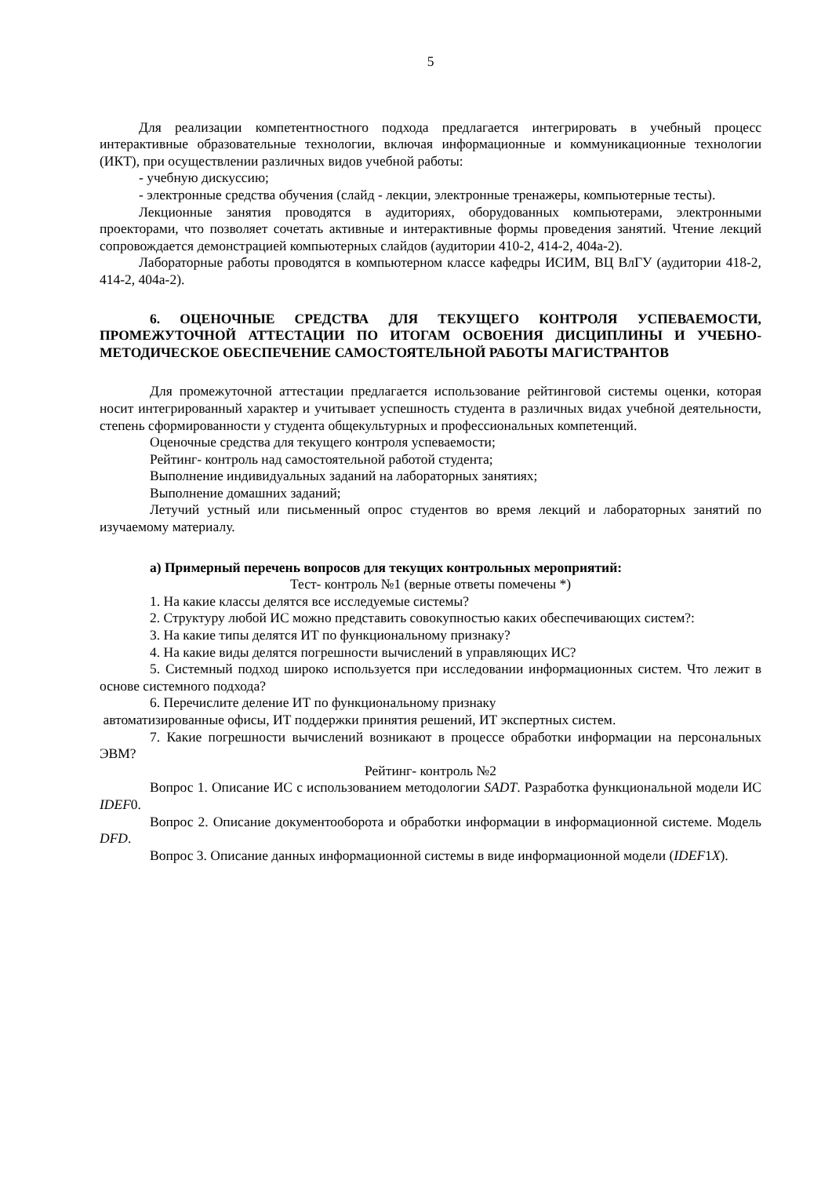5
Для реализации компетентностного подхода предлагается интегрировать в учебный процесс интерактивные образовательные технологии, включая информационные и коммуникационные технологии (ИКТ), при осуществлении различных видов учебной работы:
- учебную дискуссию;
- электронные средства обучения (слайд - лекции, электронные тренажеры, компьютерные тесты).
Лекционные занятия проводятся в аудиториях, оборудованных компьютерами, электронными проекторами, что позволяет сочетать активные и интерактивные формы проведения занятий. Чтение лекций сопровождается демонстрацией компьютерных слайдов (аудитории 410-2, 414-2, 404а-2).
Лабораторные работы проводятся в компьютерном классе кафедры ИСИМ, ВЦ ВлГУ (аудитории 418-2, 414-2, 404а-2).
6. ОЦЕНОЧНЫЕ СРЕДСТВА ДЛЯ ТЕКУЩЕГО КОНТРОЛЯ УСПЕВАЕМОСТИ, ПРОМЕЖУТОЧНОЙ АТТЕСТАЦИИ ПО ИТОГАМ ОСВОЕНИЯ ДИСЦИПЛИНЫ И УЧЕБНО-МЕТОДИЧЕСКОЕ ОБЕСПЕЧЕНИЕ САМОСТОЯТЕЛЬНОЙ РАБОТЫ МАГИСТРАНТОВ
Для промежуточной аттестации предлагается использование рейтинговой системы оценки, которая носит интегрированный характер и учитывает успешность студента в различных видах учебной деятельности, степень сформированности у студента общекультурных и профессиональных компетенций.
Оценочные средства для текущего контроля успеваемости;
Рейтинг- контроль над самостоятельной работой студента;
Выполнение индивидуальных заданий на лабораторных занятиях;
Выполнение домашних заданий;
Летучий устный или письменный опрос студентов во время лекций и лабораторных занятий по изучаемому материалу.
а) Примерный перечень вопросов для текущих контрольных мероприятий:
Тест- контроль №1 (верные ответы помечены *)
1. На какие классы делятся все исследуемые системы?
2. Структуру любой ИС можно представить совокупностью каких обеспечивающих систем?:
3. На какие типы делятся ИТ по функциональному признаку?
4. На какие виды делятся погрешности вычислений в управляющих ИС?
5. Системный подход широко используется при исследовании информационных систем. Что лежит в основе системного подхода?
6. Перечислите деление ИТ по функциональному признаку
автоматизированные офисы, ИТ поддержки принятия решений, ИТ экспертных систем.
7. Какие погрешности вычислений возникают в процессе обработки информации на персональных ЭВМ?
Рейтинг- контроль №2
Вопрос 1. Описание ИС с использованием методологии SADT. Разработка функциональной модели ИС IDEF0.
Вопрос 2. Описание документооборота и обработки информации в информационной системе. Модель DFD.
Вопрос 3. Описание данных информационной системы в виде информационной модели (IDEF1X).